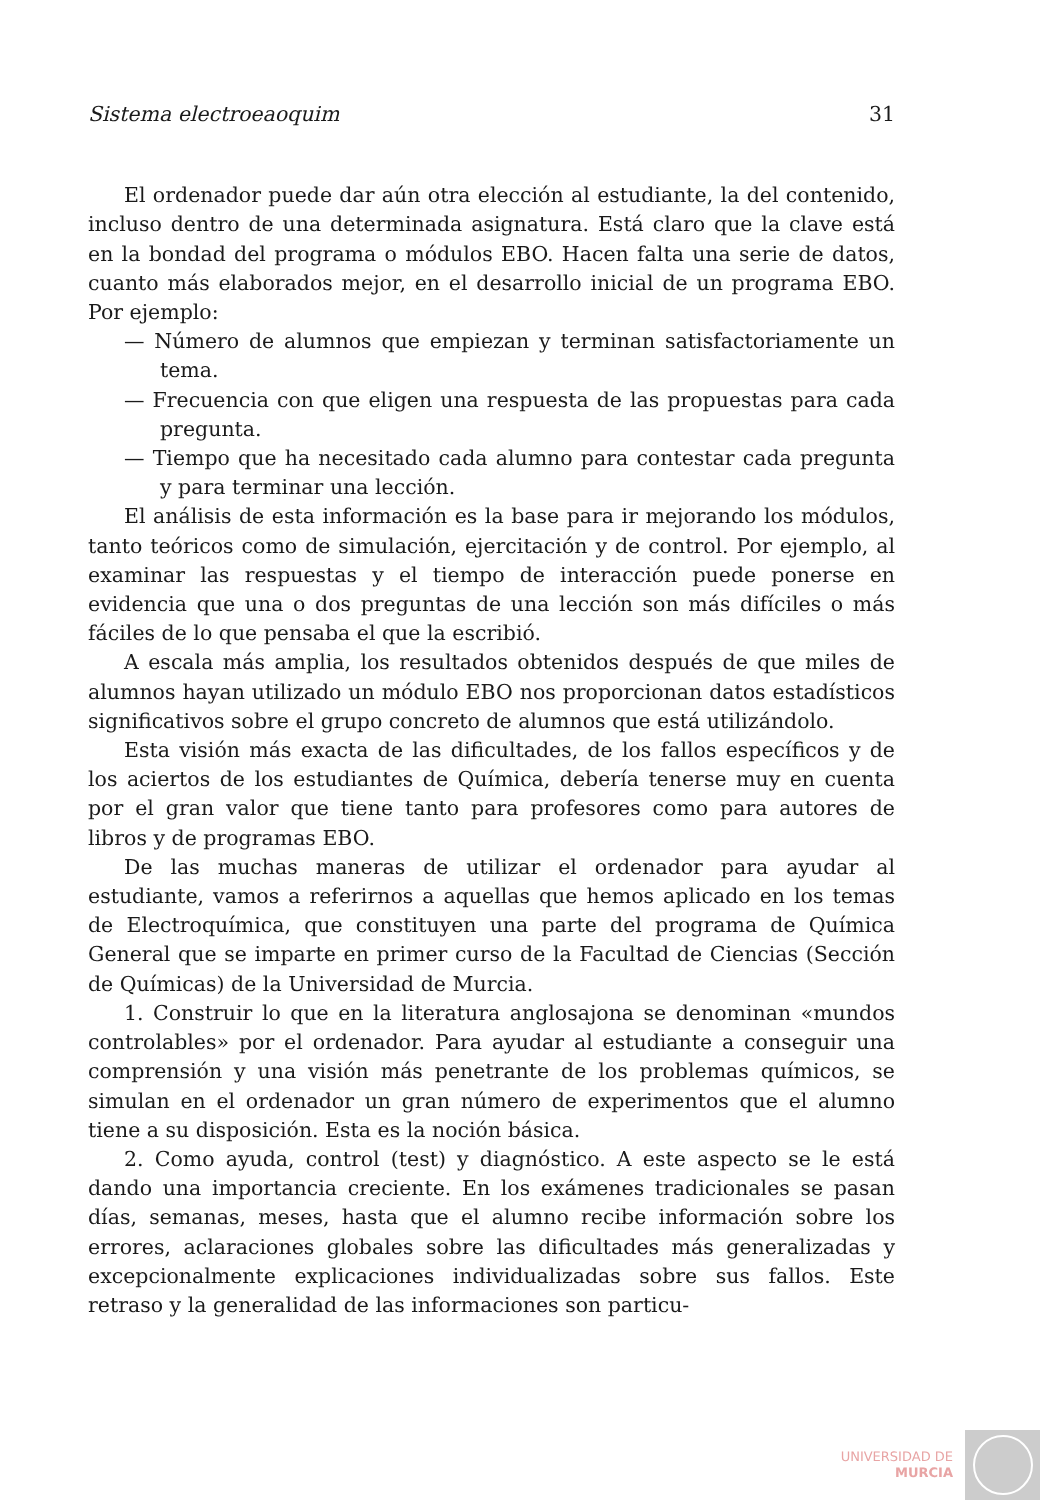Sistema electroeaoquim 31
El ordenador puede dar aún otra elección al estudiante, la del contenido, incluso dentro de una determinada asignatura. Está claro que la clave está en la bondad del programa o módulos EBO. Hacen falta una serie de datos, cuanto más elaborados mejor, en el desarrollo inicial de un programa EBO. Por ejemplo:
— Número de alumnos que empiezan y terminan satisfactoriamente un tema.
— Frecuencia con que eligen una respuesta de las propuestas para cada pregunta.
— Tiempo que ha necesitado cada alumno para contestar cada pregunta y para terminar una lección.
El análisis de esta información es la base para ir mejorando los módulos, tanto teóricos como de simulación, ejercitación y de control. Por ejemplo, al examinar las respuestas y el tiempo de interacción puede ponerse en evidencia que una o dos preguntas de una lección son más difíciles o más fáciles de lo que pensaba el que la escribió.
A escala más amplia, los resultados obtenidos después de que miles de alumnos hayan utilizado un módulo EBO nos proporcionan datos estadísticos significativos sobre el grupo concreto de alumnos que está utilizándolo.
Esta visión más exacta de las dificultades, de los fallos específicos y de los aciertos de los estudiantes de Química, debería tenerse muy en cuenta por el gran valor que tiene tanto para profesores como para autores de libros y de programas EBO.
De las muchas maneras de utilizar el ordenador para ayudar al estudiante, vamos a referirnos a aquellas que hemos aplicado en los temas de Electroquímica, que constituyen una parte del programa de Química General que se imparte en primer curso de la Facultad de Ciencias (Sección de Químicas) de la Universidad de Murcia.
1. Construir lo que en la literatura anglosajona se denominan «mundos controlables» por el ordenador. Para ayudar al estudiante a conseguir una comprensión y una visión más penetrante de los problemas químicos, se simulan en el ordenador un gran número de experimentos que el alumno tiene a su disposición. Esta es la noción básica.
2. Como ayuda, control (test) y diagnóstico. A este aspecto se le está dando una importancia creciente. En los exámenes tradicionales se pasan días, semanas, meses, hasta que el alumno recibe información sobre los errores, aclaraciones globales sobre las dificultades más generalizadas y excepcionalmente explicaciones individualizadas sobre sus fallos. Este retraso y la generalidad de las informaciones son particu-
UNIVERSIDAD DE
MURCIA